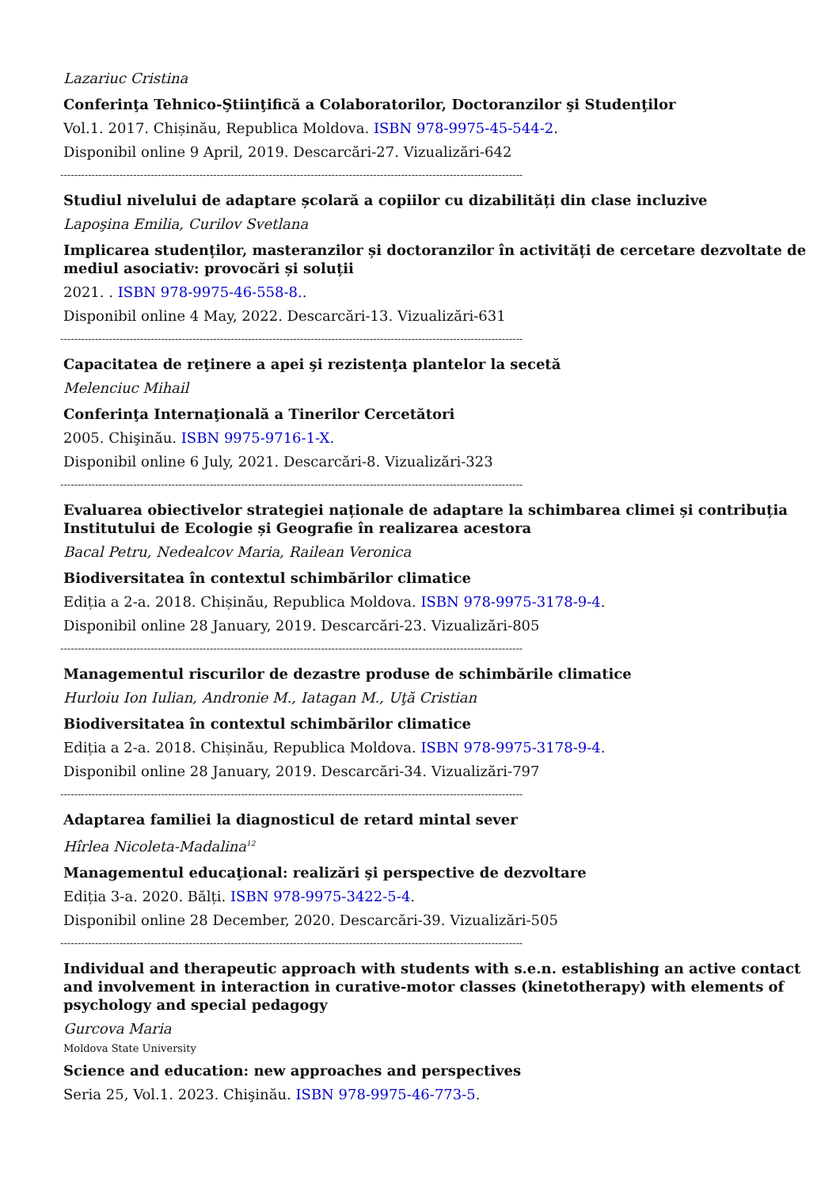Lazariuc Cristina
Conferinţa Tehnico-Ştiinţifică a Colaboratorilor, Doctoranzilor şi Studenţilor
Vol.1. 2017. Chișinău, Republica Moldova. ISBN 978-9975-45-544-2.
Disponibil online 9 April, 2019. Descarcări-27. Vizualizări-642
-------------------------------------------------------------------------------------------------------------------------------------
Studiul nivelului de adaptare școlară a copiilor cu dizabilități din clase incluzive
Lapoşina Emilia, Curilov Svetlana
Implicarea studenților, masteranzilor și doctoranzilor în activități de cercetare dezvoltate de mediul asociativ: provocări și soluții
2021. . ISBN 978-9975-46-558-8..
Disponibil online 4 May, 2022. Descarcări-13. Vizualizări-631
-------------------------------------------------------------------------------------------------------------------------------------
Capacitatea de reţinere a apei şi rezistenţa plantelor la secetă
Melenciuc Mihail
Conferinţa Internaţională a Tinerilor Cercetători
2005. Chişinău. ISBN 9975-9716-1-X.
Disponibil online 6 July, 2021. Descarcări-8. Vizualizări-323
-------------------------------------------------------------------------------------------------------------------------------------
Evaluarea obiectivelor strategiei naționale de adaptare la schimbarea climei și contribuția Institutului de Ecologie și Geografie în realizarea acestora
Bacal Petru, Nedealcov Maria, Railean Veronica
Biodiversitatea în contextul schimbărilor climatice
Ediția a 2-a. 2018. Chișinău, Republica Moldova. ISBN 978-9975-3178-9-4.
Disponibil online 28 January, 2019. Descarcări-23. Vizualizări-805
-------------------------------------------------------------------------------------------------------------------------------------
Managementul riscurilor de dezastre produse de schimbările climatice
Hurloiu Ion Iulian, Andronie M., Iatagan M., Uţă Cristian
Biodiversitatea în contextul schimbărilor climatice
Ediția a 2-a. 2018. Chișinău, Republica Moldova. ISBN 978-9975-3178-9-4.
Disponibil online 28 January, 2019. Descarcări-34. Vizualizări-797
-------------------------------------------------------------------------------------------------------------------------------------
Adaptarea familiei la diagnosticul de retard mintal sever
Hîrlea Nicoleta-Madalina<sup>12</sup>
Managementul educaţional: realizări şi perspective de dezvoltare
Ediția 3-a. 2020. Bălți. ISBN 978-9975-3422-5-4.
Disponibil online 28 December, 2020. Descarcări-39. Vizualizări-505
-------------------------------------------------------------------------------------------------------------------------------------
Individual and therapeutic approach with students with s.e.n. establishing an active contact and involvement in interaction in curative-motor classes (kinetotherapy) with elements of psychology and special pedagogy
Gurcova Maria
Moldova State University
Science and education: new approaches and perspectives
Seria 25, Vol.1. 2023. Chişinău. ISBN 978-9975-46-773-5.